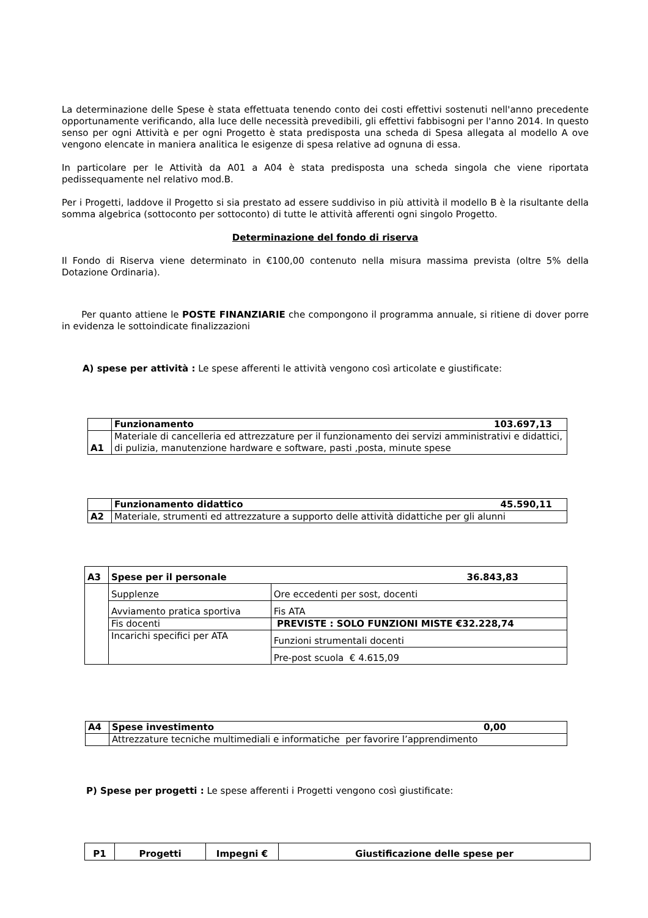La determinazione delle Spese è stata effettuata tenendo conto dei costi effettivi sostenuti nell'anno precedente opportunamente verificando, alla luce delle necessità prevedibili, gli effettivi fabbisogni per l'anno 2014. In questo senso per ogni Attività e per ogni Progetto è stata predisposta una scheda di Spesa allegata al modello A ove vengono elencate in maniera analitica le esigenze di spesa relative ad ognuna di essa.
In particolare per le Attività da A01 a A04 è stata predisposta una scheda singola che viene riportata pedissequamente nel relativo mod.B.
Per i Progetti, laddove il Progetto si sia prestato ad essere suddiviso in più attività il modello B è la risultante della somma algebrica (sottoconto per sottoconto) di tutte le attività afferenti ogni singolo Progetto.
Determinazione del fondo di riserva
Il Fondo di Riserva viene determinato in €100,00 contenuto nella misura massima prevista (oltre 5% della Dotazione Ordinaria).
Per quanto attiene le POSTE FINANZIARIE che compongono il programma annuale, si ritiene di dover porre in evidenza le sottoindicate finalizzazioni
A) spese per attività : Le spese afferenti le attività vengono così articolate e giustificate:
| | Funzionamento 103.697,13 |
| A1 | Materiale di cancelleria ed attrezzature per il funzionamento dei servizi amministrativi e didattici, di pulizia, manutenzione hardware e software, pasti ,posta, minute spese |
| | Funzionamento didattico 45.590,11 |
| A2 | Materiale, strumenti ed attrezzature a supporto delle attività didattiche per gli alunni |
| A3 | Spese per il personale 36.843,83 | |
| | Supplenze | Ore eccedenti per sost, docenti |
| | Avviamento pratica sportiva | Fis ATA |
| | Fis docenti | PREVISTE : SOLO FUNZIONI MISTE €32.228,74 |
| | Incarichi specifici per ATA | Funzioni strumentali docenti |
| | | Pre-post scuola € 4.615,09 |
| A4 | Spese investimento 0,00 |
| | Attrezzature tecniche multimediali e informatiche per favorire l’apprendimento |
P) Spese per progetti : Le spese afferenti i Progetti vengono così giustificate:
| P1 | Progetti | Impegni € | Giustificazione delle spese per |